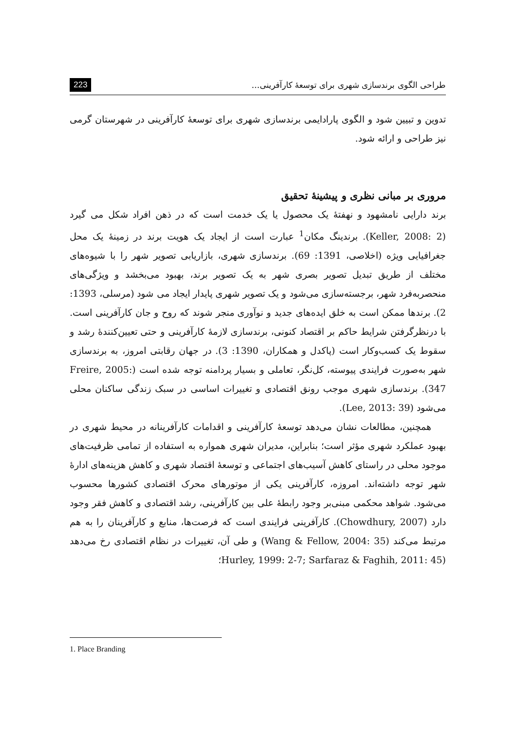طراحی الگوی برندسازی شهری برای توسعهٔ کارآفرینی... 223
تدوین و تبیین شود و الگوی پارادایمی برندسازی شهری برای توسعهٔ کارآفرینی در شهرستان گرمی نیز طراحی و ارائه شود.
مروری بر مبانی نظری و پیشینهٔ تحقیق
برند دارایی نامشهود و نهفتهٔ یک محصول یا یک خدمت است که در ذهن افراد شکل می گیرد (Keller, 2008: 2). برندینگ مکان<sup>1</sup> عبارت است از ایجاد یک هویت برند در زمینهٔ یک محل جغرافیایی ویژه (اخلاصی، 1391: 69). برندسازی شهری، بازاریابی تصویر شهر را با شیوه‌های مختلف از طریق تبدیل تصویر بصری شهر به یک تصویر برند، بهبود می‌بخشد و ویژگی‌های منحصربه‌فرد شهر، برجسته‌سازی می‌شود و یک تصویر شهری پایدار ایجاد می شود (مرسلی، 1393: 2). برندها ممکن است به خلق ایده‌های جدید و نوآوری منجر شوند که روح و جان کارآفرینی است. با درنظرگرفتن شرایط حاکم بر اقتصاد کنونی، برندسازی لازمهٔ کارآفرینی و حتی تعیین‌کنندهٔ رشد و سقوط یک کسب‌وکار است (پاکدل و همکاران، 1390: 3). در جهان رقابتی امروز، به برندسازی شهر به‌صورت فرایندی پیوسته، کل‌نگر، تعاملی و بسیار پردامنه توجه شده است (Freire, 2005: 347). برندسازی شهری موجب رونق اقتصادی و تغییرات اساسی در سبک زندگی ساکنان محلی می‌شود (Lee, 2013: 39).
همچنین، مطالعات نشان می‌دهد توسعهٔ کارآفرینی و اقدامات کارآفرینانه در محیط شهری در بهبود عملکرد شهری مؤثر است؛ بنابراین، مدیران شهری همواره به استفاده از تمامی ظرفیت‌های موجود محلی در راستای کاهش آسیب‌های اجتماعی و توسعهٔ اقتصاد شهری و کاهش هزینه‌های ادارهٔ شهر توجه داشته‌اند. امروزه، کارآفرینی یکی از موتورهای محرک اقتصادی کشورها محسوب می‌شود. شواهد محکمی مبنی‌بر وجود رابطهٔ علی بین کارآفرینی، رشد اقتصادی و کاهش فقر وجود دارد (Chowdhury, 2007). کارآفرینی فرایندی است که فرصت‌ها، منابع و کارآفرینان را به هم مرتبط می‌کند (Wang & Fellow, 2004: 35) و طی آن، تغییرات در نظام اقتصادی رخ می‌دهد (Hurley, 1999: 2-7; Sarfaraz & Faghih, 2011: 45؛
1. Place Branding